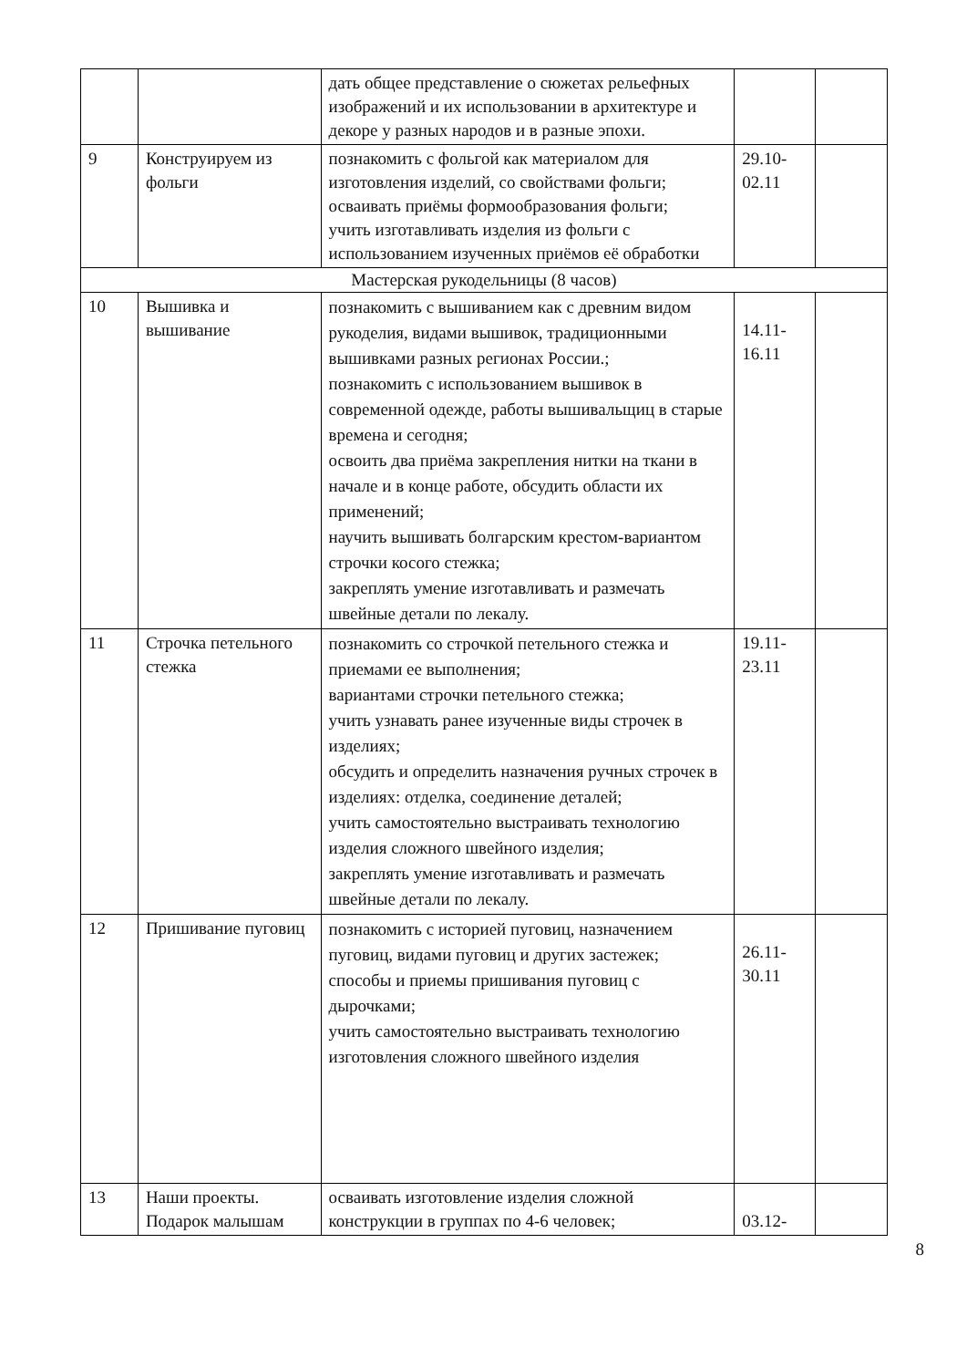| | | дать общее представление о сюжетах рельефных изображений и их использовании в архитектуре и декоре у разных народов и в разные эпохи. | | |
| 9 | Конструируем из фольги | познакомить с фольгой как материалом для изготовления изделий, со свойствами фольги; осваивать приёмы формообразования фольги; учить изготавливать изделия из фольги с использованием изученных приёмов её обработки | 29.10- 02.11 | |
| Мастерская рукодельницы (8 часов) | | | | |
| 10 | Вышивка и вышивание | познакомить с вышиванием как с древним видом рукоделия, видами вышивок, традиционными вышивками разных регионах России.; познакомить с использованием вышивок в современной одежде, работы вышивальщиц в старые времена и сегодня; освоить два приёма закрепления нитки на ткани в начале и в конце работе, обсудить области их применений; научить вышивать болгарским крестом-вариантом строчки косого стежка; закреплять умение изготавливать и размечать швейные детали по лекалу. | 14.11- 16.11 | |
| 11 | Строчка петельного стежка | познакомить со строчкой петельного стежка и приемами ее выполнения; вариантами строчки петельного стежка; учить узнавать ранее изученные виды строчек в изделиях; обсудить и определить назначения ручных строчек в изделиях: отделка, соединение деталей; учить самостоятельно выстраивать технологию изделия сложного швейного изделия; закреплять умение изготавливать и размечать швейные детали по лекалу. | 19.11- 23.11 | |
| 12 | Пришивание пуговиц | познакомить с историей пуговиц, назначением пуговиц, видами пуговиц и других застежек; способы и приемы пришивания пуговиц с дырочками; учить самостоятельно выстраивать технологию изготовления сложного швейного изделия | 26.11- 30.11 | |
| 13 | Наши проекты. Подарок малышам | осваивать изготовление изделия сложной конструкции в группах по 4-6 человек; | 03.12- | |
8